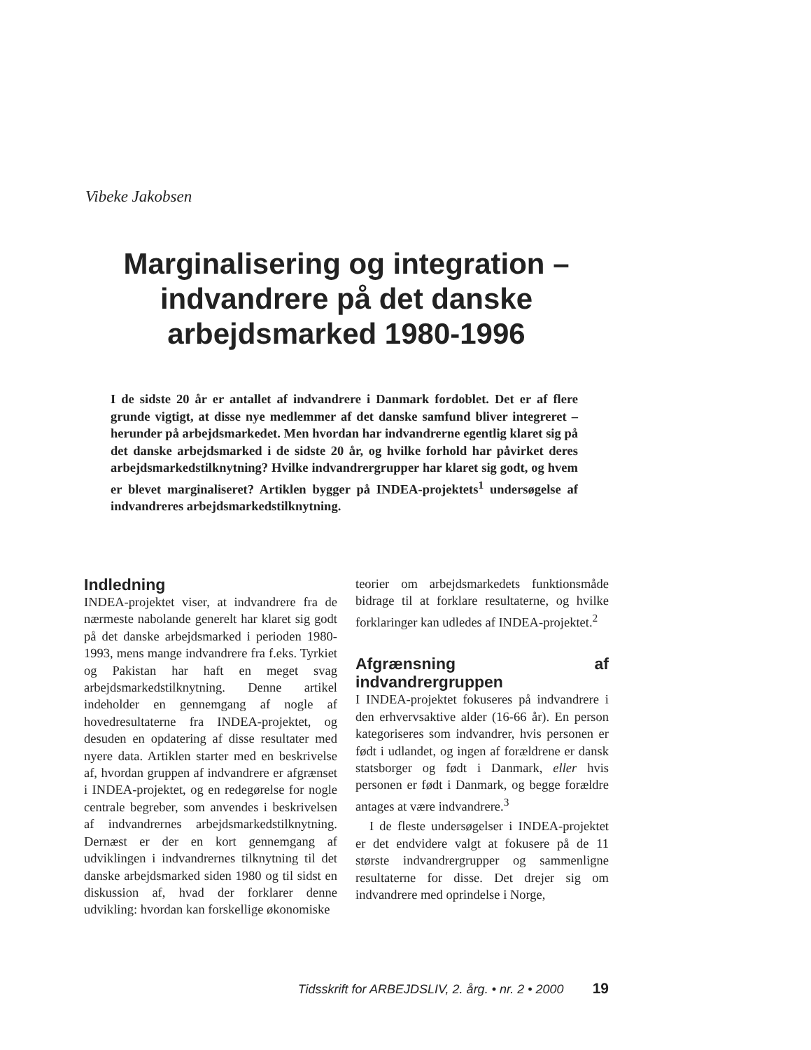Vibeke Jakobsen
Marginalisering og integration – indvandrere på det danske arbejdsmarked 1980-1996
I de sidste 20 år er antallet af indvandrere i Danmark fordoblet. Det er af flere grunde vigtigt, at disse nye medlemmer af det danske samfund bliver integreret – herunder på arbejdsmarkedet. Men hvordan har indvandrerne egentlig klaret sig på det danske arbejdsmarked i de sidste 20 år, og hvilke forhold har påvirket deres arbejdsmarkedstilknytning? Hvilke indvandrergrupper har klaret sig godt, og hvem er blevet marginaliseret? Artiklen bygger på INDEA-projektets<sup>1</sup> undersøgelse af indvandreres arbejdsmarkedstilknytning.
Indledning
INDEA-projektet viser, at indvandrere fra de nærmeste nabolande generelt har klaret sig godt på det danske arbejdsmarked i perioden 1980-1993, mens mange indvandrere fra f.eks. Tyrkiet og Pakistan har haft en meget svag arbejdsmarkedstilknytning. Denne artikel indeholder en gennemgang af nogle af hovedresultaterne fra INDEA-projektet, og desuden en opdatering af disse resultater med nyere data. Artiklen starter med en beskrivelse af, hvordan gruppen af indvandrere er afgrænset i INDEA-projektet, og en redegørelse for nogle centrale begreber, som anvendes i beskrivelsen af indvandrernes arbejdsmarkedstilknytning. Dernæst er der en kort gennemgang af udviklingen i indvandrernes tilknytning til det danske arbejdsmarked siden 1980 og til sidst en diskussion af, hvad der forklarer denne udvikling: hvordan kan forskellige økonomiske
teorier om arbejdsmarkedets funktionsmåde bidrage til at forklare resultaterne, og hvilke forklaringer kan udledes af INDEA-projektet.<sup>2</sup>
Afgrænsning af indvandrergruppen
I INDEA-projektet fokuseres på indvandrere i den erhvervsaktive alder (16-66 år). En person kategoriseres som indvandrer, hvis personen er født i udlandet, og ingen af forældrene er dansk statsborger og født i Danmark, eller hvis personen er født i Danmark, og begge forældre antages at være indvandrere.<sup>3</sup>
I de fleste undersøgelser i INDEA-projektet er det endvidere valgt at fokusere på de 11 største indvandrergrupper og sammenligne resultaterne for disse. Det drejer sig om indvandrere med oprindelse i Norge,
Tidsskrift for ARBEJDSLIV, 2. årg. • nr. 2 • 2000 19